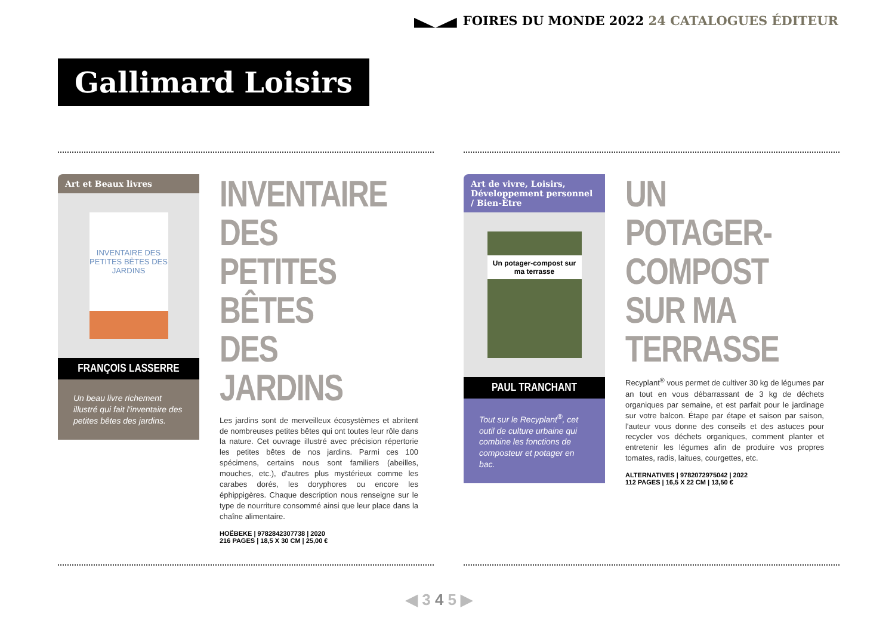FOIRES DU MONDE 2022 24 CATALOGUES ÉDITEUR
Gallimard Loisirs
Art et Beaux livres
INVENTAIRE DES PETITES BÊTES DES JARDINS
FRANÇOIS LASSERRE
Un beau livre richement illustré qui fait l'inventaire des petites bêtes des jardins.
INVENTAIRE DES PETITES BÊTES DES JARDINS
Les jardins sont de merveilleux écosystèmes et abritent de nombreuses petites bêtes qui ont toutes leur rôle dans la nature. Cet ouvrage illustré avec précision répertorie les petites bêtes de nos jardins. Parmi ces 100 spécimens, certains nous sont familiers (abeilles, mouches, etc.), d'autres plus mystérieux comme les carabes dorés, les doryphores ou encore les éphippigères. Chaque description nous renseigne sur le type de nourriture consommé ainsi que leur place dans la chaîne alimentaire.
HOËBEKE | 9782842307738 | 2020
216 PAGES | 18,5 X 30 CM | 25,00 €
Art de vivre, Loisirs, Développement personnel / Bien-Être
Un potager-compost sur ma terrasse
PAUL TRANCHANT
Tout sur le Recyplant<sup>®</sup>, cet outil de culture urbaine qui combine les fonctions de composteur et potager en bac.
UN POTAGER-COMPOST SUR MA TERRASSE
Recyplant<sup>®</sup> vous permet de cultiver 30 kg de légumes par an tout en vous débarrassant de 3 kg de déchets organiques par semaine, et est parfait pour le jardinage sur votre balcon. Étape par étape et saison par saison, l'auteur vous donne des conseils et des astuces pour recycler vos déchets organiques, comment planter et entretenir les légumes afin de produire vos propres tomates, radis, laitues, courgettes, etc.
ALTERNATIVES | 9782072975042 | 2022
112 PAGES | 16,5 X 22 CM | 13,50 €
◀ 3 4 5 ▶